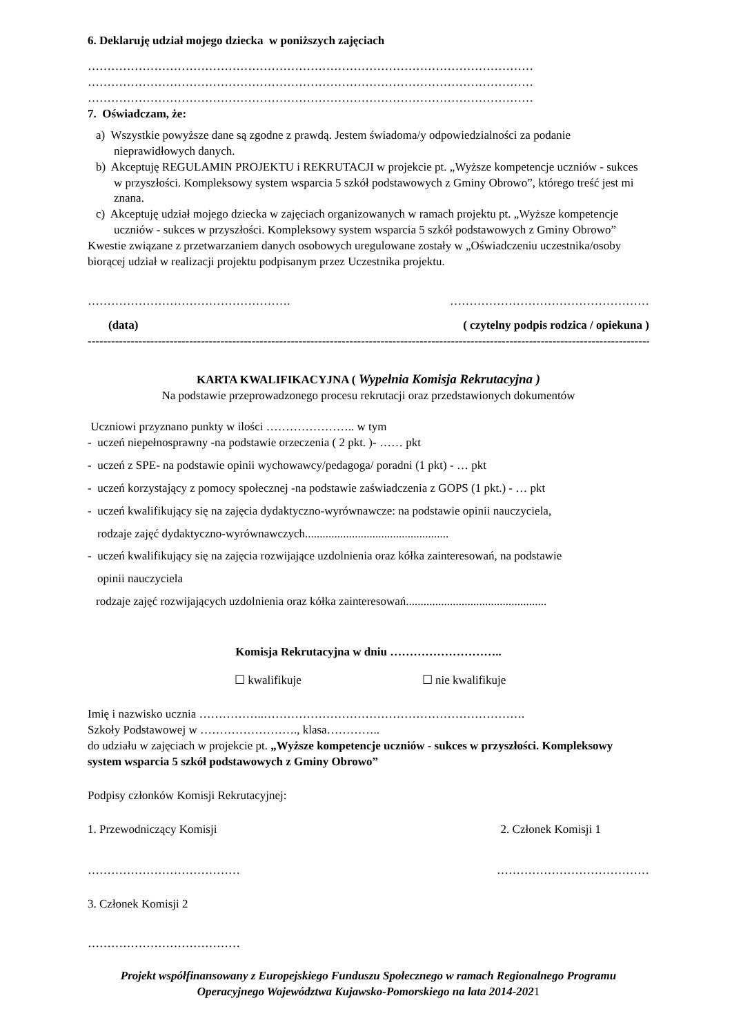6. Deklaruję udział mojego dziecka w poniższych zajęciach
……………………………………………………………………………………………………
……………………………………………………………………………………………………
……………………………………………………………………………………………………
7. Oświadczam, że:
a) Wszystkie powyższe dane są zgodne z prawdą. Jestem świadoma/y odpowiedzialności za podanie nieprawidłowych danych.
b) Akceptuję REGULAMIN PROJEKTU i REKRUTACJI w projekcie pt. „Wyższe kompetencje uczniów - sukces w przyszłości. Kompleksowy system wsparcia 5 szkół podstawowych z Gminy Obrowo”, którego treść jest mi znana.
c) Akceptuję udział mojego dziecka w zajęciach organizowanych w ramach projektu pt. „Wyższe kompetencje uczniów - sukces w przyszłości. Kompleksowy system wsparcia 5 szkół podstawowych z Gminy Obrowo”
Kwestie związane z przetwarzaniem danych osobowych uregulowane zostały w „Oświadczeniu uczestnika/osoby biorącej udział w realizacji projektu podpisanym przez Uczestnika projektu.
……………………………………………. ……………………………………………
(data) ( czytelny podpis rodzica / opiekuna )
------------------------------------------------------------------------------------------------------------------------------------------------
KARTA KWALIFIKACYJNA ( Wypełnia Komisja Rekrutacyjna )
Na podstawie przeprowadzonego procesu rekrutacji oraz przedstawionych dokumentów
Uczniowi przyznano punkty w ilości ………………….. w tym
- uczeń niepełnosprawny -na podstawie orzeczenia ( 2 pkt. )- …… pkt
- uczeń z SPE- na podstawie opinii wychowawcy/pedagoga/ poradni (1 pkt) - … pkt
- uczeń korzystający z pomocy społecznej -na podstawie zaświadczenia z GOPS (1 pkt.) - … pkt
- uczeń kwalifikujący się na zajęcia dydaktyczno-wyrównawcze: na podstawie opinii nauczyciela,
rodzaje zajęć dydaktyczno-wyrównawczych.................................................
- uczeń kwalifikujący się na zajęcia rozwijające uzdolnienia oraz kółka zainteresowań, na podstawie
opinii nauczyciela
rodzaje zajęć rozwijających uzdolnienia oraz kółka zainteresowań................................................
Komisja Rekrutacyjna w dniu ………………………..
☐ kwalifikuje ☐ nie kwalifikuje
Imię i nazwisko ucznia ……………..………………………………………………………….
Szkoły Podstawowej w ……………………., klasa…………..
do udziału w zajęciach w projekcie pt. „Wyższe kompetencje uczniów - sukces w przyszłości. Kompleksowy system wsparcia 5 szkół podstawowych z Gminy Obrowo”
Podpisy członków Komisji Rekrutacyjnej:
1. Przewodniczący Komisji 2. Członek Komisji 1
………………………………… …………………………………
3. Członek Komisji 2
…………………………………
Projekt współfinansowany z Europejskiego Funduszu Społecznego w ramach Regionalnego Programu Operacyjnego Województwa Kujawsko-Pomorskiego na lata 2014-2021